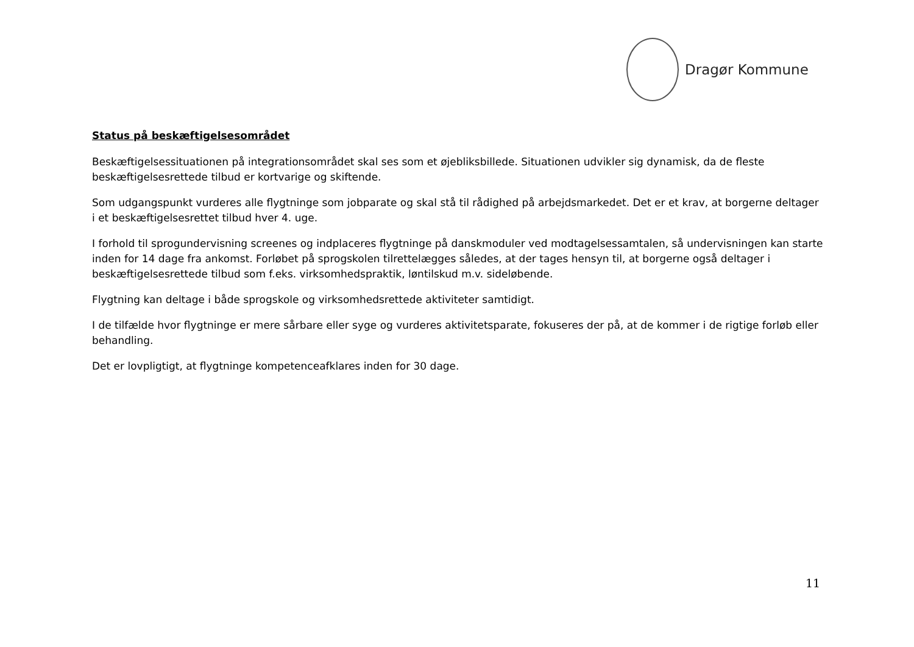Dragør Kommune
Status på beskæftigelsesområdet
Beskæftigelsessituationen på integrationsområdet skal ses som et øjebliksbillede. Situationen udvikler sig dynamisk, da de fleste beskæftigelsesrettede tilbud er kortvarige og skiftende.
Som udgangspunkt vurderes alle flygtninge som jobparate og skal stå til rådighed på arbejdsmarkedet. Det er et krav, at borgerne deltager i et beskæftigelsesrettet tilbud hver 4. uge.
I forhold til sprogundervisning screenes og indplaceres flygtninge på danskmoduler ved modtagelsessamtalen, så undervisningen kan starte inden for 14 dage fra ankomst. Forløbet på sprogskolen tilrettelægges således, at der tages hensyn til, at borgerne også deltager i beskæftigelsesrettede tilbud som f.eks. virksomhedspraktik, løntilskud m.v. sideløbende.
Flygtning kan deltage i både sprogskole og virksomhedsrettede aktiviteter samtidigt.
I de tilfælde hvor flygtninge er mere sårbare eller syge og vurderes aktivitetsparate, fokuseres der på, at de kommer i de rigtige forløb eller behandling.
Det er lovpligtigt, at flygtninge kompetenceafklares inden for 30 dage.
11